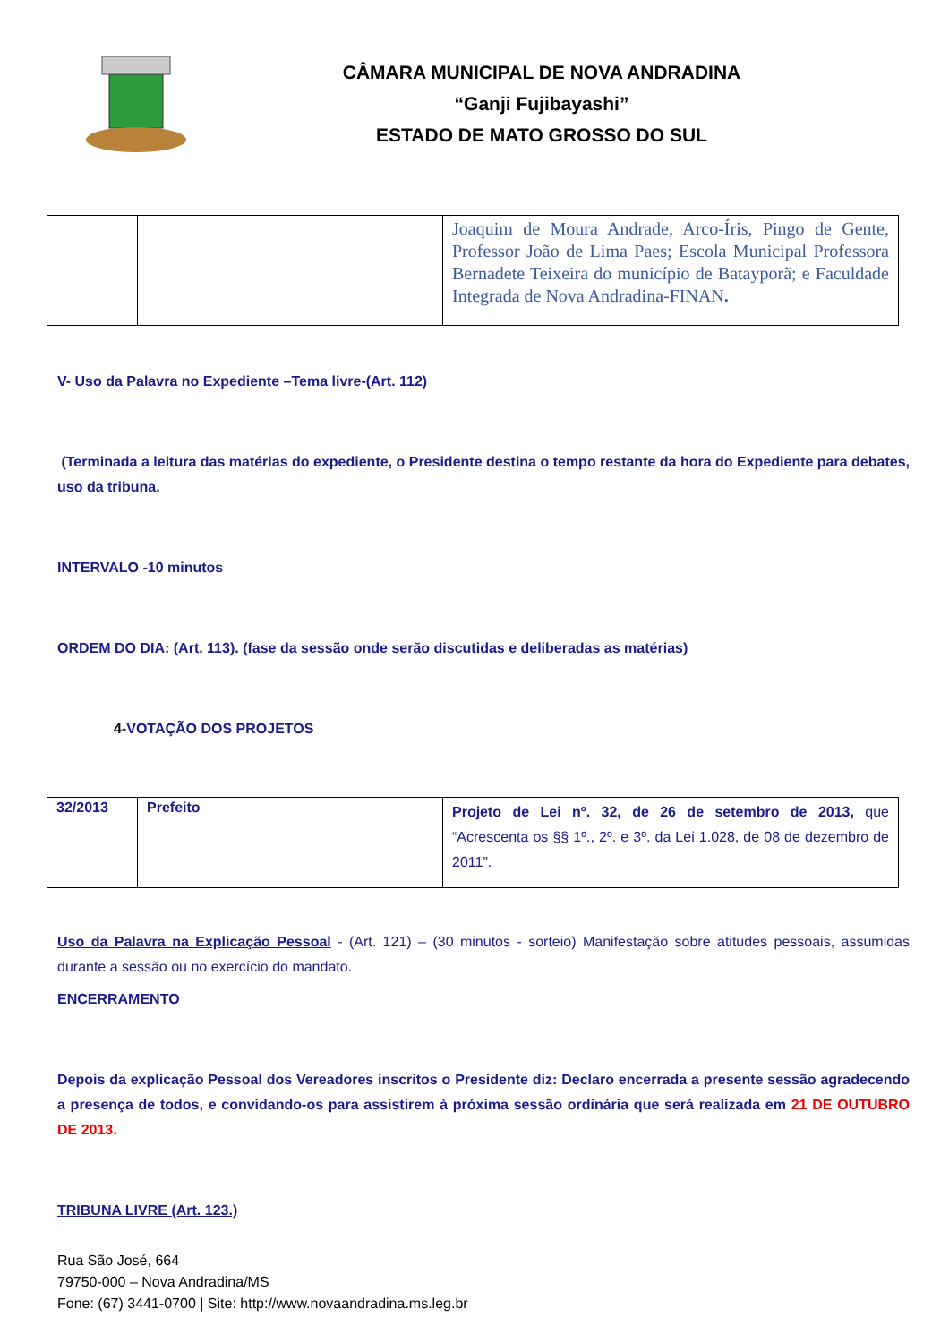CÂMARA MUNICIPAL DE NOVA ANDRADINA
“Ganji Fujibayashi”
ESTADO DE MATO GROSSO DO SUL
| | | Joaquim de Moura Andrade, Arco-Íris, Pingo de Gente, Professor João de Lima Paes; Escola Municipal Professora Bernadete Teixeira do município de Batayporã; e Faculdade Integrada de Nova Andradina-FINAN . |
V- Uso da Palavra no Expediente –Tema livre-(Art. 112)
(Terminada a leitura das matérias do expediente, o Presidente destina o tempo restante da hora do Expediente para debates, uso da tribuna.
INTERVALO -10 minutos
ORDEM DO DIA: (Art. 113). (fase da sessão onde serão discutidas e deliberadas as matérias)
4-VOTAÇÃO DOS PROJETOS
| 32/2013 | Prefeito | Projeto de Lei nº. 32, de 26 de setembro de 2013, que “Acrescenta os §§ 1º., 2º. e 3º. da Lei 1.028, de 08 de dezembro de 2011”. |
Uso da Palavra na Explicação Pessoal - (Art. 121) – (30 minutos - sorteio) Manifestação sobre atitudes pessoais, assumidas durante a sessão ou no exercício do mandato.
ENCERRAMENTO
Depois da explicação Pessoal dos Vereadores inscritos o Presidente diz: Declaro encerrada a presente sessão agradecendo a presença de todos, e convidando-os para assistirem à próxima sessão ordinária que será realizada em 21 DE OUTUBRO DE 2013.
TRIBUNA LIVRE (Art. 123.)
Rua São José, 664
79750-000 – Nova Andradina/MS
Fone: (67) 3441-0700 | Site: http://www.novaandradina.ms.leg.br